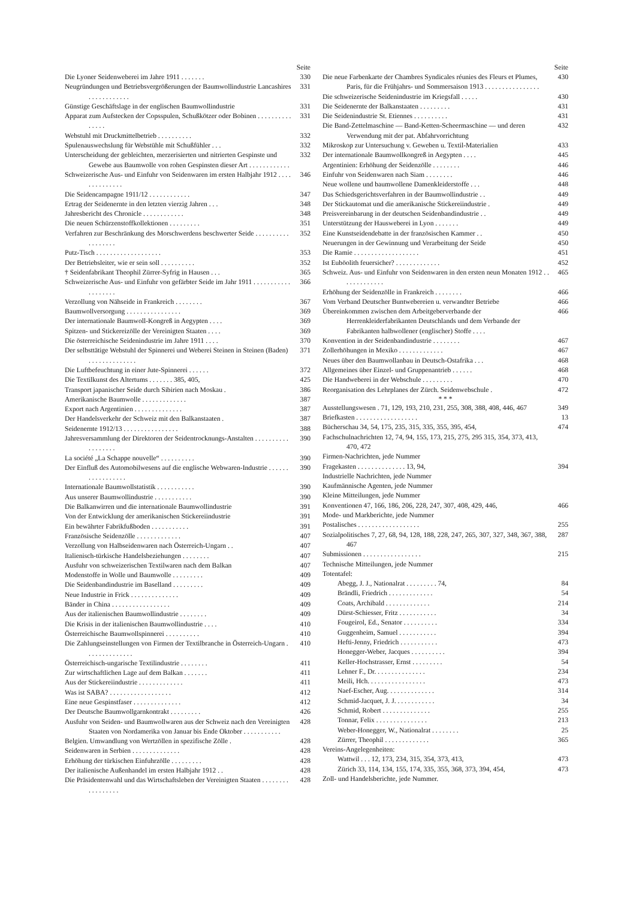Seite
Die Lyoner Seidenweberei im Jahre 1911 . . . . . . .
330
Neugründungen und Betriebsvergrößerungen der Baumwollindustrie Lancashires . . . . . . . . . . . .
331
Günstige Geschäftslage in der englischen Baumwollindustrie
331
Apparat zum Aufstecken der Copsspulen, Schußkötzer oder Bobinen . . . . . . . . . . . . . . .
331
Webstuhl mit Druckmittelbetrieb . . . . . . . . . .
332
Spulenauswechslung für Webstühle mit Schußfühler . . .
332
Unterscheidung der gebleichten, merzerisierten und nitrierten Gespinste und Gewebe aus Baumwolle von rohen Gespinsten dieser Art . . . . . . . . . . . .
332
Schweizerische Aus- und Einfuhr von Seidenwaren im ersten Halbjahr 1912 . . . . . . . . . . . . . .
346
Die Seidencampagne 1911/12 . . . . . . . . . . . .
347
Ertrag der Seidenernte in den letzten vierzig Jahren . . .
348
Jahresbericht des Chronicle . . . . . . . . . . . .
348
Die neuen Schürzenstoffkollektionen . . . . . . . . .
351
Verfahren zur Beschränkung des Morschwerdens beschwerter Seide . . . . . . . . . . . . . . . . . .
352
Putz-Tisch . . . . . . . . . . . . . . . . . . .
353
Der Betriebsleiter, wie er sein soll . . . . . . . . . .
352
† Seidenfabrikant Theophil Zürrer-Syfrig in Hausen . . .
365
Schweizerische Aus- und Einfuhr von gefärbter Seide im Jahr 1911 . . . . . . . . . . . . . . . . . . .
366
Verzollung von Nähseide in Frankreich . . . . . . . .
367
Baumwollversorgung . . . . . . . . . . . . . . . .
369
Der internationale Baumwoll-Kongreß in Aegypten . . . .
369
Spitzen- und Stickereizölle der Vereinigten Staaten . . . .
369
Die österreichische Seidenindustrie im Jahre 1911 . . . .
370
Der selbsttätige Webstuhl der Spinnerei und Weberei Steinen in Steinen (Baden) . . . . . . . . . . . . . .
371
Die Luftbefeuchtung in einer Jute-Spinnerei . . . . . .
372
Die Textilkunst des Altertums . . . . . . . 385, 405,
425
Transport japanischer Seide durch Sibirien nach Moskau .
386
Amerikanische Baumwolle . . . . . . . . . . . . .
387
Export nach Argentinien . . . . . . . . . . . . . .
387
Der Handelsverkehr der Schweiz mit den Balkanstaaten .
387
Seidenernte 1912/13 . . . . . . . . . . . . . . . .
388
Jahresversammlung der Direktoren der Seidentrocknungs-Anstalten . . . . . . . . . . . . . . . . . .
390
La société „La Schappe nouvelle“ . . . . . . . . . .
390
Der Einfluß des Automobilwesens auf die englische Webwaren-Industrie . . . . . . . . . . . . . . . . .
390
Internationale Baumwollstatistik . . . . . . . . . . .
390
Aus unserer Baumwollindustrie . . . . . . . . . . .
390
Die Balkanwirren und die internationale Baumwollindustrie
391
Von der Entwicklung der amerikanischen Stickereiindustrie
391
Ein bewährter Fabrikfußboden . . . . . . . . . . .
391
Französische Seidenzölle . . . . . . . . . . . . .
407
Verzollung von Halbseidenwaren nach Österreich-Ungarn . .
407
Italienisch-türkische Handelsbeziehungen . . . . . . . .
407
Ausfuhr von schweizerischen Textilwaren nach dem Balkan
407
Modenstoffe in Wolle und Baumwolle . . . . . . . . .
409
Die Seidenbandindustrie im Baselland . . . . . . . . .
409
Neue Industrie in Frick . . . . . . . . . . . . . .
409
Bänder in China . . . . . . . . . . . . . . . . .
409
Aus der italienischen Baumwollindustrie . . . . . . . .
409
Die Krisis in der italienischen Baumwollindustrie . . . .
410
Österreichische Baumwollspinnerei . . . . . . . . . .
410
Die Zahlungseinstellungen von Firmen der Textilbranche in Österreich-Ungarn . . . . . . . . . . . . . .
410
Österreichisch-ungarische Textilindustrie . . . . . . . .
411
Zur wirtschaftlichen Lage auf dem Balkan . . . . . . .
411
Aus der Stickereiindustrie . . . . . . . . . . . . .
411
Was ist SABA? . . . . . . . . . . . . . . . . . .
412
Eine neue Gespinstfaser . . . . . . . . . . . . . .
412
Der Deutsche Baumwollgarnkontrakt . . . . . . . . .
426
Ausfuhr von Seiden- und Baumwollwaren aus der Schweiz nach den Vereinigten Staaten von Nordamerika von Januar bis Ende Oktober . . . . . . . . . . .
428
Belgien. Umwandlung von Wertzöllen in spezifische Zölle .
428
Seidenwaren in Serbien . . . . . . . . . . . . . .
428
Erhöhung der türkischen Einfuhrzölle . . . . . . . . .
428
Der italienische Außenhandel im ersten Halbjahr 1912 . .
428
Die Präsidentenwahl und das Wirtschaftsleben der Vereinigten Staaten . . . . . . . . . . . . . . . . .
428
Seite
Die neue Farbenkarte der Chambres Syndicales réunies des Fleurs et Plumes, Paris, für die Frühjahrs- und Sommersaison 1913 . . . . . . . . . . . . . . . .
430
Die schweizerische Seidenindustrie im Kriegsfall . . . . .
430
Die Seidenernte der Balkanstaaten . . . . . . . . .
431
Die Seidenindustrie St. Etiennes . . . . . . . . . .
431
Die Band-Zettelmaschine — Band-Ketten-Scheermaschine — und deren Verwendung mit der pat. Abfahrvorrichtung
432
Mikroskop zur Untersuchung v. Geweben u. Textil-Materialien
433
Der internationale Baumwollkongreß in Aegypten . . . .
445
Argentinien: Erhöhung der Seidenzölle . . . . . . . .
446
Einfuhr von Seidenwaren nach Siam . . . . . . . .
446
Neue wollene und baumwollene Damenkleiderstoffe . . .
448
Das Schiedsgerichtsverfahren in der Baumwollindustrie . .
449
Der Stickautomat und die amerikanische Stickereiindustrie .
449
Preisvereinbarung in der deutschen Seidenbandindustrie . .
449
Unterstützung der Hausweberei in Lyon . . . . . . .
449
Eine Kunstseidendebatte in der französischen Kammer . .
450
Neuerungen in der Gewinnung und Verarbeitung der Seide
450
Die Ramie . . . . . . . . . . . . . . . . . . .
451
Ist Euböolith feuersicher? . . . . . . . . . . . . .
452
Schweiz. Aus- und Einfuhr von Seidenwaren in den ersten neun Monaten 1912 . . . . . . . . . . . . .
465
Erhöhung der Seidenzölle in Frankreich . . . . . . . .
466
Vom Verband Deutscher Buntwebereien u. verwandter Betriebe
466
Übereinkommen zwischen dem Arbeitgeberverbande der Herrenkleiderfabrikanten Deutschlands und dem Verbande der Fabrikanten halbwollener (englischer) Stoffe . . . .
466
Konvention in der Seidenbandindustrie . . . . . . . .
467
Zollerhöhungen in Mexiko . . . . . . . . . . . . .
467
Neues über den Baumwollanbau in Deutsch-Ostafrika . . .
468
Allgemeines über Einzel- und Gruppenantrieb . . . . . .
468
Die Handweberei in der Webschule . . . . . . . . .
470
Reorganisation des Lehrplanes der Zürch. Seidenwebschule .
472
* * *
Ausstellungswesen . 71, 129, 193, 210, 231, 255, 308, 388, 408, 446, 467
349
Briefkasten . . . . . . . . . . . . . . . . . .
13
Bücherschau 34, 54, 175, 235, 315, 335, 355, 395, 454,
474
Fachschulnachrichten 12, 74, 94, 155, 173, 215, 275, 295 315, 354, 373, 413, 470, 472
Firmen-Nachrichten, jede Nummer
Fragekasten . . . . . . . . . . . . . . 13, 94,
394
Industrielle Nachrichten, jede Nummer
Kaufmännische Agenten, jede Nummer
Kleine Mitteilungen, jede Nummer
Konventionen 47, 166, 186, 206, 228, 247, 307, 408, 429, 446,
466
Mode- und Markberichte, jede Nummer
Postalisches . . . . . . . . . . . . . . . . . .
255
Sozialpolitisches 7, 27, 68, 94, 128, 188, 228, 247, 265, 307, 327, 348, 367, 388, 467
287
Submissionen . . . . . . . . . . . . . . . . .
215
Technische Mitteilungen, jede Nummer
Totentafel:
Abegg, J. J., Nationalrat . . . . . . . . . 74,
84
Brändli, Friedrich . . . . . . . . . . . . .
54
Coats, Archibald . . . . . . . . . . . . .
214
Dürst-Schiesser, Fritz . . . . . . . . . . .
34
Fougeirol, Ed., Senator . . . . . . . . . .
334
Guggenheim, Samuel . . . . . . . . . . .
394
Hefti-Jenny, Friedrich . . . . . . . . . . .
473
Honegger-Weber, Jacques . . . . . . . . . .
394
Keller-Hochstrasser, Ernst . . . . . . . . .
54
Lehner F., Dr. . . . . . . . . . . . . . .
234
Meili, Hch. . . . . . . . . . . . . . . . .
473
Naef-Escher, Aug. . . . . . . . . . . . . .
314
Schmid-Jacquet, J. J. . . . . . . . . . . .
34
Schmid, Robert . . . . . . . . . . . . . .
255
Tonnar, Felix . . . . . . . . . . . . . . .
213
Weber-Honegger, W., Nationalrat . . . . . . . .
25
Zürrer, Theophil . . . . . . . . . . . . .
365
Vereins-Angelegenheiten:
Wattwil . . . 12, 173, 234, 315, 354, 373, 413,
473
Zürich 33, 114, 134, 155, 174, 335, 355, 368, 373, 394, 454,
473
Zoll- und Handelsberichte, jede Nummer.